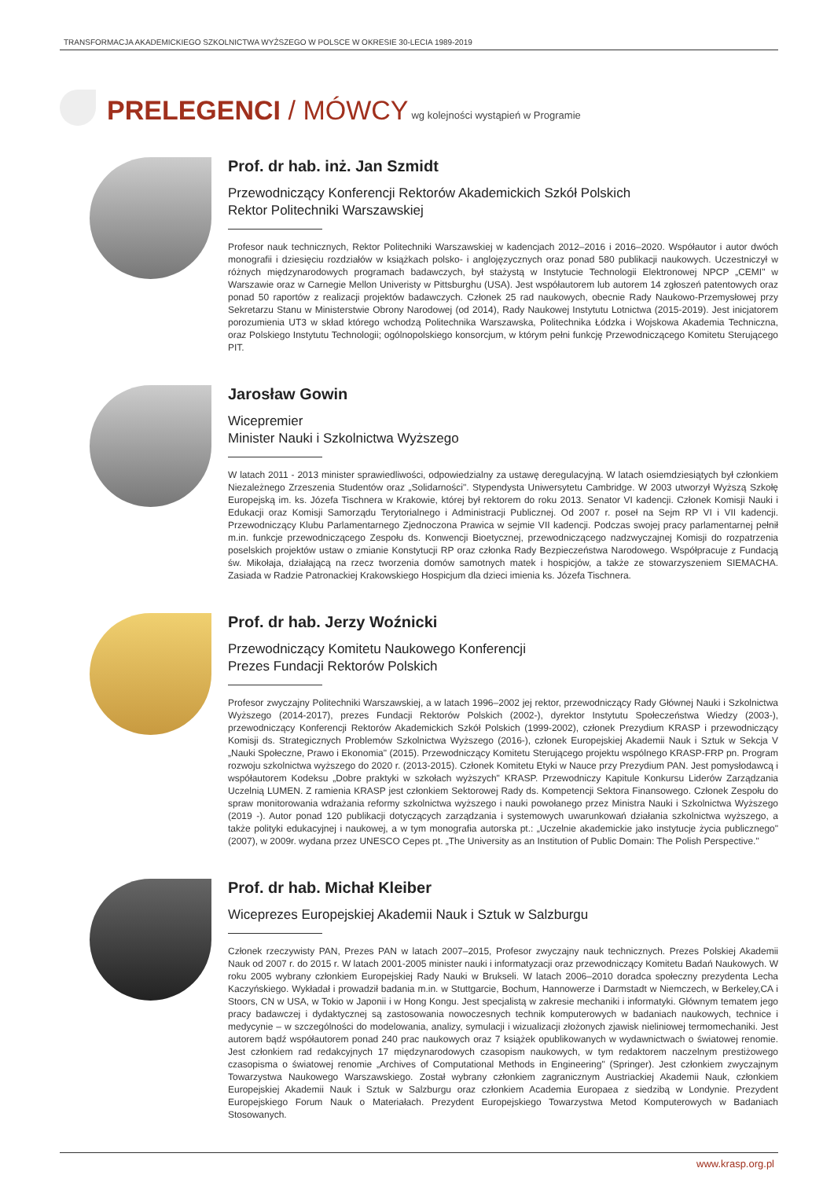TRANSFORMACJA AKADEMICKIEGO SZKOLNICTWA WYŻSZEGO W POLSCE W OKRESIE 30-LECIA 1989-2019
PRELEGENCI / MÓWCY
wg kolejności wystąpień w Programie
Prof. dr hab. inż. Jan Szmidt
Przewodniczący Konferencji Rektorów Akademickich Szkół Polskich
Rektor Politechniki Warszawskiej
Profesor nauk technicznych, Rektor Politechniki Warszawskiej w kadencjach 2012–2016 i 2016–2020. Współautor i autor dwóch monografii i dziesięciu rozdziałów w książkach polsko- i anglojęzycznych oraz ponad 580 publikacji naukowych. Uczestniczył w różnych międzynarodowych programach badawczych, był stażystą w Instytucie Technologii Elektronowej NPCP „CEMI" w Warszawie oraz w Carnegie Mellon Univeristy w Pittsburghu (USA). Jest współautorem lub autorem 14 zgłoszeń patentowych oraz ponad 50 raportów z realizacji projektów badawczych. Członek 25 rad naukowych, obecnie Rady Naukowo-Przemysłowej przy Sekretarzu Stanu w Ministerstwie Obrony Narodowej (od 2014), Rady Naukowej Instytutu Lotnictwa (2015-2019). Jest inicjatorem porozumienia UT3 w skład którego wchodzą Politechnika Warszawska, Politechnika Łódzka i Wojskowa Akademia Techniczna, oraz Polskiego Instytutu Technologii; ogólnopolskiego konsorcjum, w którym pełni funkcję Przewodniczącego Komitetu Sterującego PIT.
Jarosław Gowin
Wicepremier
Minister Nauki i Szkolnictwa Wyższego
W latach 2011 - 2013 minister sprawiedliwości, odpowiedzialny za ustawę deregulacyjną. W latach osiemdziesiątych był członkiem Niezależnego Zrzeszenia Studentów oraz „Solidarności". Stypendysta Uniwersytetu Cambridge. W 2003 utworzył Wyższą Szkołę Europejską im. ks. Józefa Tischnera w Krakowie, której był rektorem do roku 2013. Senator VI kadencji. Członek Komisji Nauki i Edukacji oraz Komisji Samorządu Terytorialnego i Administracji Publicznej. Od 2007 r. poseł na Sejm RP VI i VII kadencji. Przewodniczący Klubu Parlamentarnego Zjednoczona Prawica w sejmie VII kadencji. Podczas swojej pracy parlamentarnej pełnił m.in. funkcje przewodniczącego Zespołu ds. Konwencji Bioetycznej, przewodniczącego nadzwyczajnej Komisji do rozpatrzenia poselskich projektów ustaw o zmianie Konstytucji RP oraz członka Rady Bezpieczeństwa Narodowego. Współpracuje z Fundacją św. Mikołaja, działającą na rzecz tworzenia domów samotnych matek i hospicjów, a także ze stowarzyszeniem SIEMACHA. Zasiada w Radzie Patronackiej Krakowskiego Hospicjum dla dzieci imienia ks. Józefa Tischnera.
Prof. dr hab. Jerzy Woźnicki
Przewodniczący Komitetu Naukowego Konferencji
Prezes Fundacji Rektorów Polskich
Profesor zwyczajny Politechniki Warszawskiej, a w latach 1996–2002 jej rektor, przewodniczący Rady Głównej Nauki i Szkolnictwa Wyższego (2014-2017), prezes Fundacji Rektorów Polskich (2002-), dyrektor Instytutu Społeczeństwa Wiedzy (2003-), przewodniczący Konferencji Rektorów Akademickich Szkół Polskich (1999-2002), członek Prezydium KRASP i przewodniczący Komisji ds. Strategicznych Problemów Szkolnictwa Wyższego (2016-), członek Europejskiej Akademii Nauk i Sztuk w Sekcja V „Nauki Społeczne, Prawo i Ekonomia" (2015). Przewodniczący Komitetu Sterującego projektu wspólnego KRASP-FRP pn. Program rozwoju szkolnictwa wyższego do 2020 r. (2013-2015). Członek Komitetu Etyki w Nauce przy Prezydium PAN. Jest pomysłodawcą i współautorem Kodeksu „Dobre praktyki w szkołach wyższych" KRASP. Przewodniczy Kapitule Konkursu Liderów Zarządzania Uczelnią LUMEN. Z ramienia KRASP jest członkiem Sektorowej Rady ds. Kompetencji Sektora Finansowego. Członek Zespołu do spraw monitorowania wdrażania reformy szkolnictwa wyższego i nauki powołanego przez Ministra Nauki i Szkolnictwa Wyższego (2019 -). Autor ponad 120 publikacji dotyczących zarządzania i systemowych uwarunkowań działania szkolnictwa wyższego, a także polityki edukacyjnej i naukowej, a w tym monografia autorska pt.: „Uczelnie akademickie jako instytucje życia publicznego" (2007), w 2009r. wydana przez UNESCO Cepes pt. „The University as an Institution of Public Domain: The Polish Perspective."
Prof. dr hab. Michał Kleiber
Wiceprezes Europejskiej Akademii Nauk i Sztuk w Salzburgu
Członek rzeczywisty PAN, Prezes PAN w latach 2007–2015, Profesor zwyczajny nauk technicznych. Prezes Polskiej Akademii Nauk od 2007 r. do 2015 r. W latach 2001-2005 minister nauki i informatyzacji oraz przewodniczący Komitetu Badań Naukowych. W roku 2005 wybrany członkiem Europejskiej Rady Nauki w Brukseli. W latach 2006–2010 doradca społeczny prezydenta Lecha Kaczyńskiego. Wykładał i prowadził badania m.in. w Stuttgarcie, Bochum, Hannowerze i Darmstadt w Niemczech, w Berkeley,CA i Stoors, CN w USA, w Tokio w Japonii i w Hong Kongu. Jest specjalistą w zakresie mechaniki i informatyki. Głównym tematem jego pracy badawczej i dydaktycznej są zastosowania nowoczesnych technik komputerowych w badaniach naukowych, technice i medycynie – w szczególności do modelowania, analizy, symulacji i wizualizacji złożonych zjawisk nieliniowej termomechaniki. Jest autorem bądź współautorem ponad 240 prac naukowych oraz 7 książek opublikowanych w wydawnictwach o światowej renomie. Jest członkiem rad redakcyjnych 17 międzynarodowych czasopism naukowych, w tym redaktorem naczelnym prestiżowego czasopisma o światowej renomie „Archives of Computational Methods in Engineering" (Springer). Jest członkiem zwyczajnym Towarzystwa Naukowego Warszawskiego. Został wybrany członkiem zagranicznym Austriackiej Akademii Nauk, członkiem Europejskiej Akademii Nauk i Sztuk w Salzburgu oraz członkiem Academia Europaea z siedzibą w Londynie. Prezydent Europejskiego Forum Nauk o Materiałach. Prezydent Europejskiego Towarzystwa Metod Komputerowych w Badaniach Stosowanych.
www.krasp.org.pl